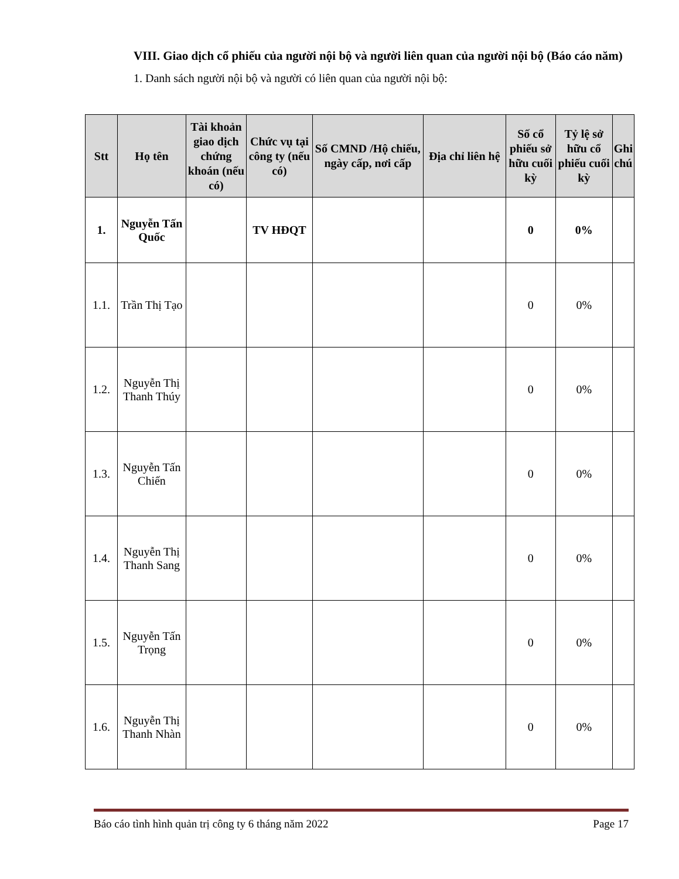VIII. Giao dịch cổ phiếu của người nội bộ và người liên quan của người nội bộ (Báo cáo năm)
1. Danh sách người nội bộ và người có liên quan của người nội bộ:
| Stt | Họ tên | Tài khoản giao dịch chứng khoán (nếu có) | Chức vụ tại công ty (nếu có) | Số CMND /Hộ chiếu, ngày cấp, nơi cấp | Địa chỉ liên hệ | Số cổ phiếu sở hữu cuối kỳ | Tỷ lệ sở hữu cổ phiếu cuối kỳ | Ghi chú |
| --- | --- | --- | --- | --- | --- | --- | --- | --- |
| 1. | Nguyễn Tấn Quốc | | TV HĐQT | | | 0 | 0% | |
| 1.1. | Trần Thị Tạo | | | | | 0 | 0% | |
| 1.2. | Nguyễn Thị Thanh Thúy | | | | | 0 | 0% | |
| 1.3. | Nguyễn Tấn Chiến | | | | | 0 | 0% | |
| 1.4. | Nguyễn Thị Thanh Sang | | | | | 0 | 0% | |
| 1.5. | Nguyễn Tấn Trọng | | | | | 0 | 0% | |
| 1.6. | Nguyễn Thị Thanh Nhàn | | | | | 0 | 0% | |
Báo cáo tình hình quản trị công ty 6 tháng năm 2022 Page 17